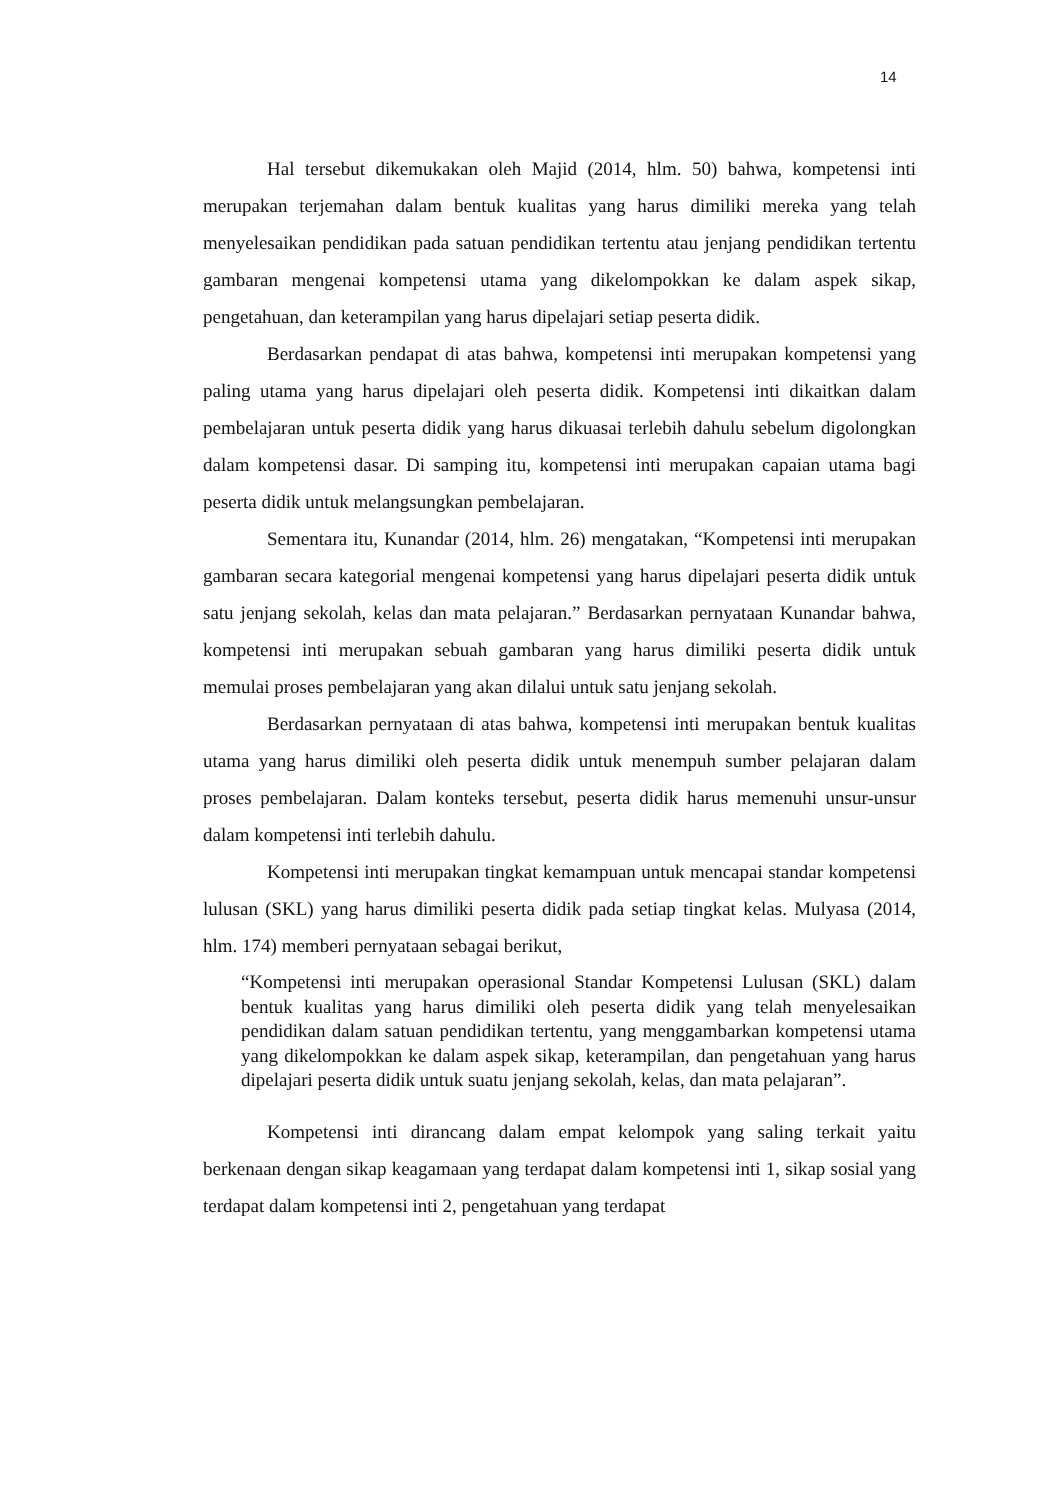14
Hal tersebut dikemukakan oleh Majid (2014, hlm. 50) bahwa, kompetensi inti merupakan terjemahan dalam bentuk kualitas yang harus dimiliki mereka yang telah menyelesaikan pendidikan pada satuan pendidikan tertentu atau jenjang pendidikan tertentu gambaran mengenai kompetensi utama yang dikelompokkan ke dalam aspek sikap, pengetahuan, dan keterampilan yang harus dipelajari setiap peserta didik.
Berdasarkan pendapat di atas bahwa, kompetensi inti merupakan kompetensi yang paling utama yang harus dipelajari oleh peserta didik. Kompetensi inti dikaitkan dalam pembelajaran untuk peserta didik yang harus dikuasai terlebih dahulu sebelum digolongkan dalam kompetensi dasar. Di samping itu, kompetensi inti merupakan capaian utama bagi peserta didik untuk melangsungkan pembelajaran.
Sementara itu, Kunandar (2014, hlm. 26) mengatakan, “Kompetensi inti merupakan gambaran secara kategorial mengenai kompetensi yang harus dipelajari peserta didik untuk satu jenjang sekolah, kelas dan mata pelajaran.” Berdasarkan pernyataan Kunandar bahwa, kompetensi inti merupakan sebuah gambaran yang harus dimiliki peserta didik untuk memulai proses pembelajaran yang akan dilalui untuk satu jenjang sekolah.
Berdasarkan pernyataan di atas bahwa, kompetensi inti merupakan bentuk kualitas utama yang harus dimiliki oleh peserta didik untuk menempuh sumber pelajaran dalam proses pembelajaran. Dalam konteks tersebut, peserta didik harus memenuhi unsur-unsur dalam kompetensi inti terlebih dahulu.
Kompetensi inti merupakan tingkat kemampuan untuk mencapai standar kompetensi lulusan (SKL) yang harus dimiliki peserta didik pada setiap tingkat kelas. Mulyasa (2014, hlm. 174) memberi pernyataan sebagai berikut,
“Kompetensi inti merupakan operasional Standar Kompetensi Lulusan (SKL) dalam bentuk kualitas yang harus dimiliki oleh peserta didik yang telah menyelesaikan pendidikan dalam satuan pendidikan tertentu, yang menggambarkan kompetensi utama yang dikelompokkan ke dalam aspek sikap, keterampilan, dan pengetahuan yang harus dipelajari peserta didik untuk suatu jenjang sekolah, kelas, dan mata pelajaran”.
Kompetensi inti dirancang dalam empat kelompok yang saling terkait yaitu berkenaan dengan sikap keagamaan yang terdapat dalam kompetensi inti 1, sikap sosial yang terdapat dalam kompetensi inti 2, pengetahuan yang terdapat